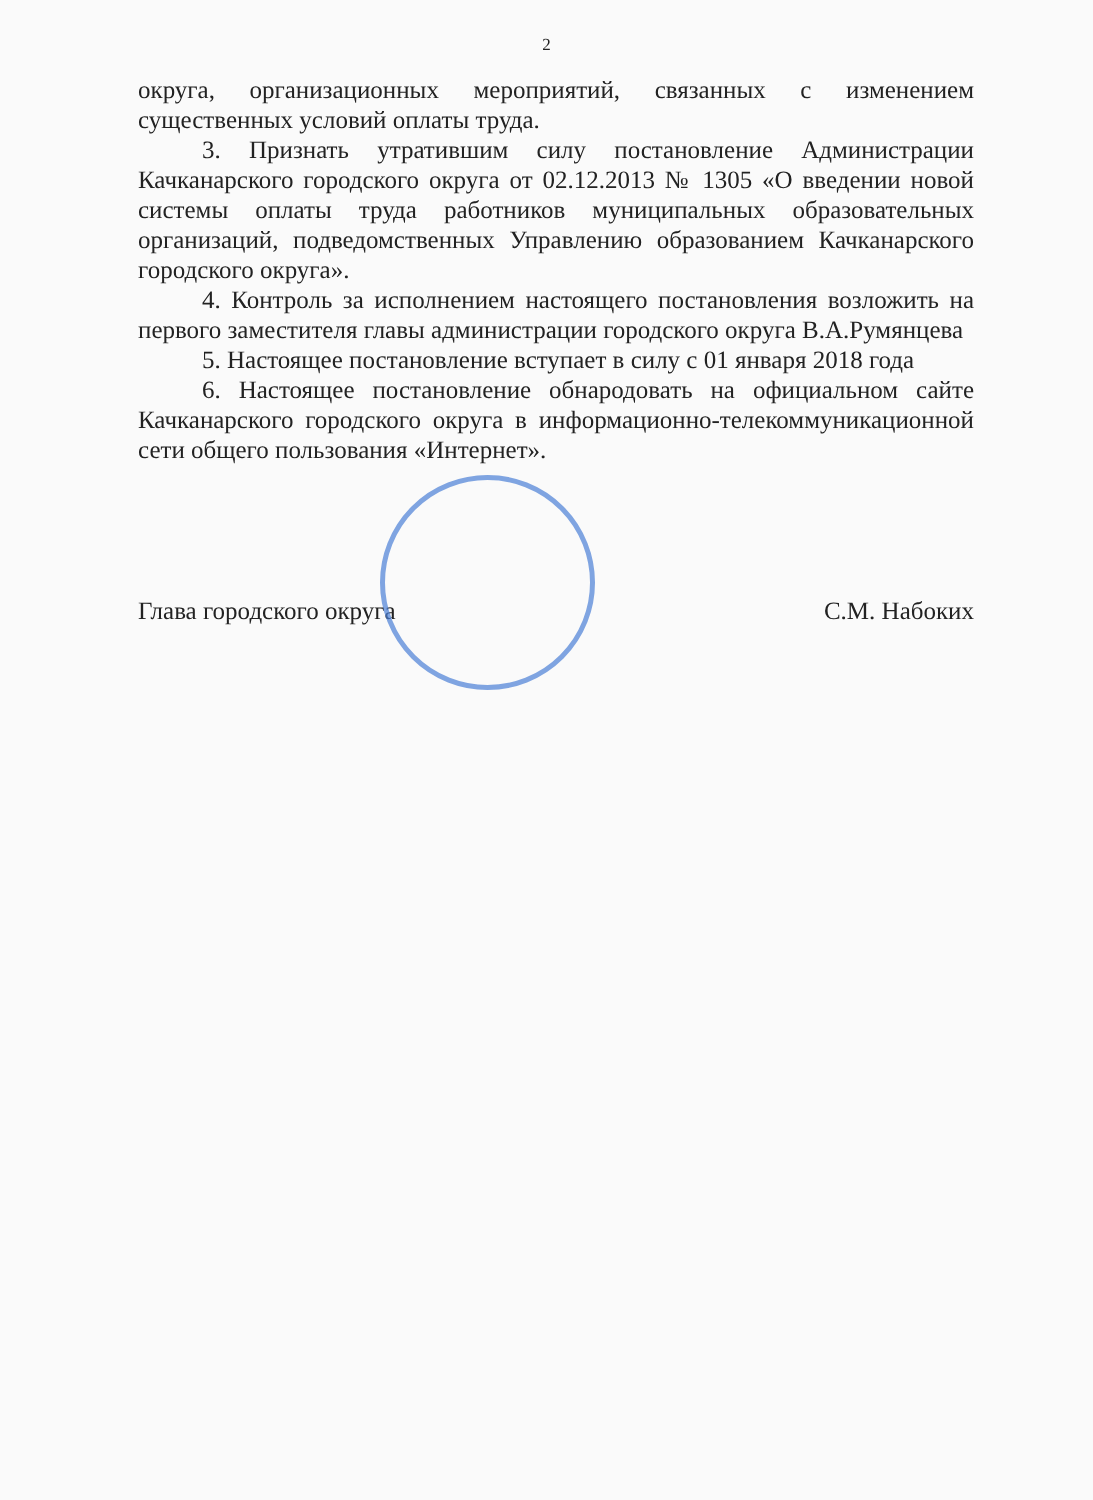2
округа, организационных мероприятий, связанных с изменением существенных условий оплаты труда.
3. Признать утратившим силу постановление Администрации Качканарского городского округа от 02.12.2013 № 1305 «О введении новой системы оплаты труда работников муниципальных образовательных организаций, подведомственных Управлению образованием Качканарского городского округа».
4. Контроль за исполнением настоящего постановления возложить на первого заместителя главы администрации городского округа В.А.Румянцева
5. Настоящее постановление вступает в силу с 01 января 2018 года
6. Настоящее постановление обнародовать на официальном сайте Качканарского городского округа в информационно-телекоммуникационной сети общего пользования «Интернет».
Глава городского округа С.М. Набоких